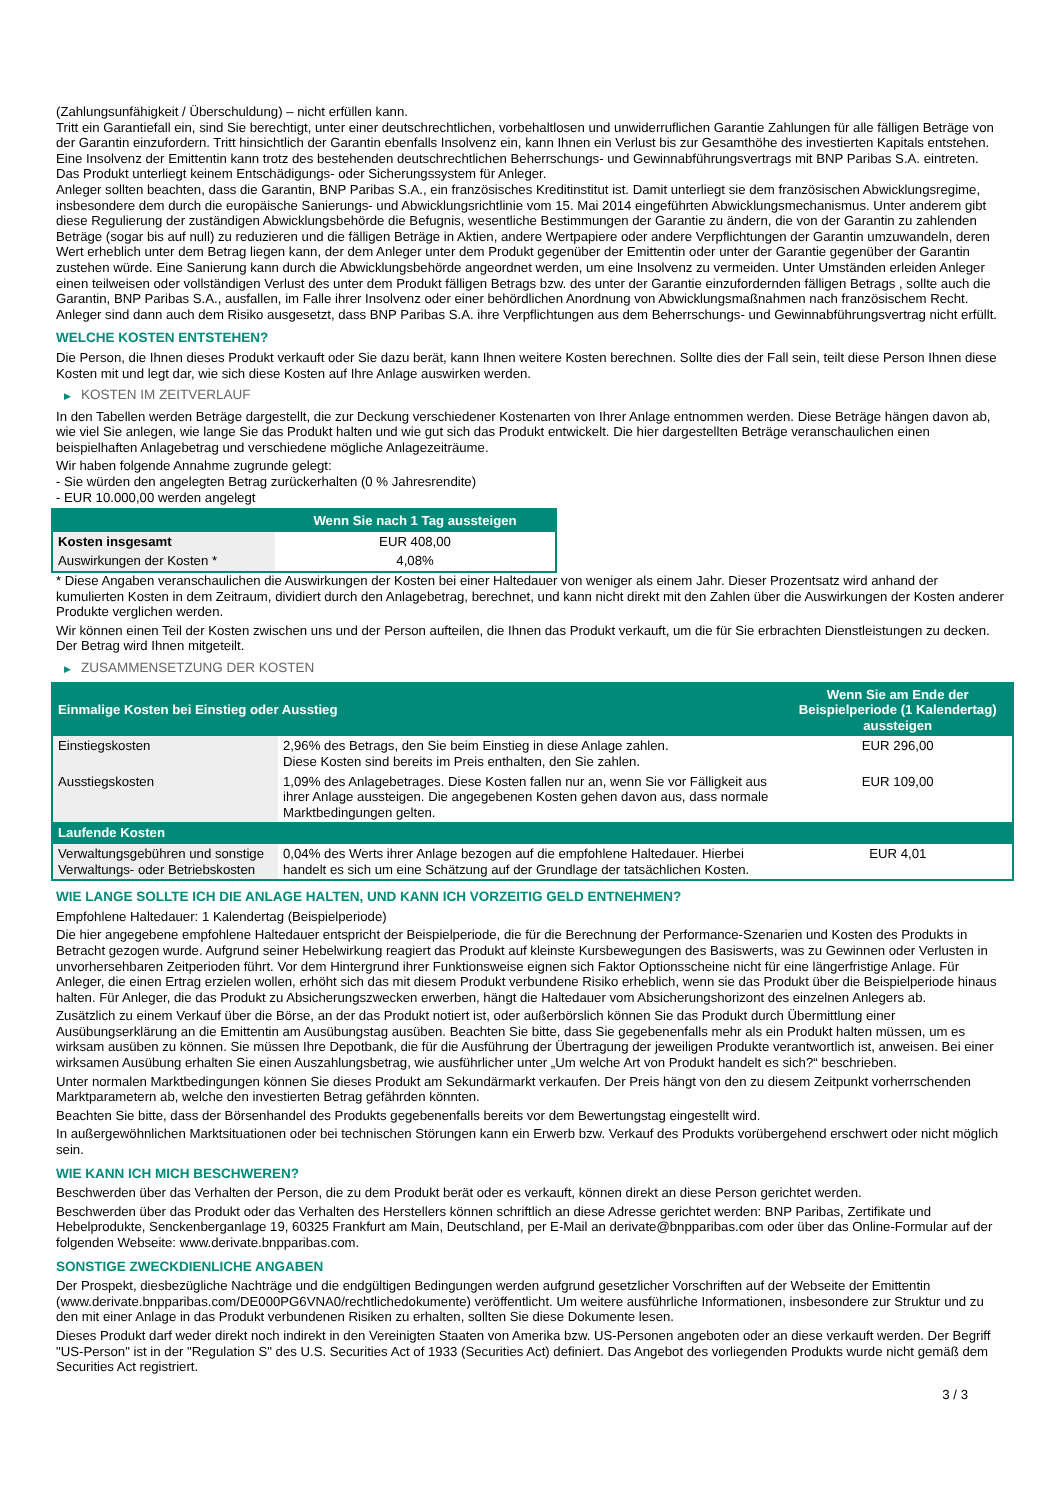(Zahlungsunfähigkeit / Überschuldung) – nicht erfüllen kann.
Tritt ein Garantiefall ein, sind Sie berechtigt, unter einer deutschrechtlichen, vorbehaltlosen und unwiderruflichen Garantie Zahlungen für alle fälligen Beträge von der Garantin einzufordern. Tritt hinsichtlich der Garantin ebenfalls Insolvenz ein, kann Ihnen ein Verlust bis zur Gesamthöhe des investierten Kapitals entstehen. Eine Insolvenz der Emittentin kann trotz des bestehenden deutschrechtlichen Beherrschungs- und Gewinnabführungsvertrags mit BNP Paribas S.A. eintreten.
Das Produkt unterliegt keinem Entschädigungs- oder Sicherungssystem für Anleger.
Anleger sollten beachten, dass die Garantin, BNP Paribas S.A., ein französisches Kreditinstitut ist. Damit unterliegt sie dem französischen Abwicklungsregime, insbesondere dem durch die europäische Sanierungs- und Abwicklungsrichtlinie vom 15. Mai 2014 eingeführten Abwicklungsmechanismus. Unter anderem gibt diese Regulierung der zuständigen Abwicklungsbehörde die Befugnis, wesentliche Bestimmungen der Garantie zu ändern, die von der Garantin zu zahlenden Beträge (sogar bis auf null) zu reduzieren und die fälligen Beträge in Aktien, andere Wertpapiere oder andere Verpflichtungen der Garantin umzuwandeln, deren Wert erheblich unter dem Betrag liegen kann, der dem Anleger unter dem Produkt gegenüber der Emittentin oder unter der Garantie gegenüber der Garantin zustehen würde. Eine Sanierung kann durch die Abwicklungsbehörde angeordnet werden, um eine Insolvenz zu vermeiden. Unter Umständen erleiden Anleger einen teilweisen oder vollständigen Verlust des unter dem Produkt fälligen Betrags bzw. des unter der Garantie einzufordernden fälligen Betrags , sollte auch die Garantin, BNP Paribas S.A., ausfallen, im Falle ihrer Insolvenz oder einer behördlichen Anordnung von Abwicklungsmaßnahmen nach französischem Recht. Anleger sind dann auch dem Risiko ausgesetzt, dass BNP Paribas S.A. ihre Verpflichtungen aus dem Beherrschungs- und Gewinnabführungsvertrag nicht erfüllt.
WELCHE KOSTEN ENTSTEHEN?
Die Person, die Ihnen dieses Produkt verkauft oder Sie dazu berät, kann Ihnen weitere Kosten berechnen. Sollte dies der Fall sein, teilt diese Person Ihnen diese Kosten mit und legt dar, wie sich diese Kosten auf Ihre Anlage auswirken werden.
▶ KOSTEN IM ZEITVERLAUF
In den Tabellen werden Beträge dargestellt, die zur Deckung verschiedener Kostenarten von Ihrer Anlage entnommen werden. Diese Beträge hängen davon ab, wie viel Sie anlegen, wie lange Sie das Produkt halten und wie gut sich das Produkt entwickelt. Die hier dargestellten Beträge veranschaulichen einen beispielhaften Anlagebetrag und verschiedene mögliche Anlagezeiträume.
Wir haben folgende Annahme zugrunde gelegt:
- Sie würden den angelegten Betrag zurückerhalten (0 % Jahresrendite)
- EUR 10.000,00 werden angelegt
| | Wenn Sie nach 1 Tag aussteigen |
| --- | --- |
| Kosten insgesamt | EUR 408,00 |
| Auswirkungen der Kosten * | 4,08% |
* Diese Angaben veranschaulichen die Auswirkungen der Kosten bei einer Haltedauer von weniger als einem Jahr. Dieser Prozentsatz wird anhand der kumulierten Kosten in dem Zeitraum, dividiert durch den Anlagebetrag, berechnet, und kann nicht direkt mit den Zahlen über die Auswirkungen der Kosten anderer Produkte verglichen werden.
Wir können einen Teil der Kosten zwischen uns und der Person aufteilen, die Ihnen das Produkt verkauft, um die für Sie erbrachten Dienstleistungen zu decken. Der Betrag wird Ihnen mitgeteilt.
▶ ZUSAMMENSETZUNG DER KOSTEN
| Einmalige Kosten bei Einstieg oder Ausstieg | | Wenn Sie am Ende der Beispielperiode (1 Kalendertag) aussteigen |
| --- | --- | --- |
| Einstiegskosten | 2,96% des Betrags, den Sie beim Einstieg in diese Anlage zahlen. Diese Kosten sind bereits im Preis enthalten, den Sie zahlen. | EUR 296,00 |
| Ausstiegskosten | 1,09% des Anlagebetrages. Diese Kosten fallen nur an, wenn Sie vor Fälligkeit aus ihrer Anlage aussteigen. Die angegebenen Kosten gehen davon aus, dass normale Marktbedingungen gelten. | EUR 109,00 |
| Laufende Kosten | | |
| Verwaltungsgebühren und sonstige Verwaltungs- oder Betriebskosten | 0,04% des Werts ihrer Anlage bezogen auf die empfohlene Haltedauer. Hierbei handelt es sich um eine Schätzung auf der Grundlage der tatsächlichen Kosten. | EUR 4,01 |
WIE LANGE SOLLTE ICH DIE ANLAGE HALTEN, UND KANN ICH VORZEITIG GELD ENTNEHMEN?
Empfohlene Haltedauer: 1 Kalendertag (Beispielperiode)
Die hier angegebene empfohlene Haltedauer entspricht der Beispielperiode, die für die Berechnung der Performance-Szenarien und Kosten des Produkts in Betracht gezogen wurde. Aufgrund seiner Hebelwirkung reagiert das Produkt auf kleinste Kursbewegungen des Basiswerts, was zu Gewinnen oder Verlusten in unvorhersehbaren Zeitperioden führt. Vor dem Hintergrund ihrer Funktionsweise eignen sich Faktor Optionsscheine nicht für eine längerfristige Anlage. Für Anleger, die einen Ertrag erzielen wollen, erhöht sich das mit diesem Produkt verbundene Risiko erheblich, wenn sie das Produkt über die Beispielperiode hinaus halten. Für Anleger, die das Produkt zu Absicherungszwecken erwerben, hängt die Haltedauer vom Absicherungshorizont des einzelnen Anlegers ab.
Zusätzlich zu einem Verkauf über die Börse, an der das Produkt notiert ist, oder außerbörslich können Sie das Produkt durch Übermittlung einer Ausübungserklärung an die Emittentin am Ausübungstag ausüben. Beachten Sie bitte, dass Sie gegebenenfalls mehr als ein Produkt halten müssen, um es wirksam ausüben zu können. Sie müssen Ihre Depotbank, die für die Ausführung der Übertragung der jeweiligen Produkte verantwortlich ist, anweisen. Bei einer wirksamen Ausübung erhalten Sie einen Auszahlungsbetrag, wie ausführlicher unter „Um welche Art von Produkt handelt es sich?“ beschrieben.
Unter normalen Marktbedingungen können Sie dieses Produkt am Sekundärmarkt verkaufen. Der Preis hängt von den zu diesem Zeitpunkt vorherrschenden Marktparametern ab, welche den investierten Betrag gefährden könnten.
Beachten Sie bitte, dass der Börsenhandel des Produkts gegebenenfalls bereits vor dem Bewertungstag eingestellt wird.
In außergewöhnlichen Marktsituationen oder bei technischen Störungen kann ein Erwerb bzw. Verkauf des Produkts vorübergehend erschwert oder nicht möglich sein.
WIE KANN ICH MICH BESCHWEREN?
Beschwerden über das Verhalten der Person, die zu dem Produkt berät oder es verkauft, können direkt an diese Person gerichtet werden.
Beschwerden über das Produkt oder das Verhalten des Herstellers können schriftlich an diese Adresse gerichtet werden: BNP Paribas, Zertifikate und Hebelprodukte, Senckenberganlage 19, 60325 Frankfurt am Main, Deutschland, per E-Mail an derivate@bnpparibas.com oder über das Online-Formular auf der folgenden Webseite: www.derivate.bnpparibas.com.
SONSTIGE ZWECKDIENLICHE ANGABEN
Der Prospekt, diesbezügliche Nachträge und die endgültigen Bedingungen werden aufgrund gesetzlicher Vorschriften auf der Webseite der Emittentin (www.derivate.bnpparibas.com/DE000PG6VNA0/rechtlichedokumente) veröffentlicht. Um weitere ausführliche Informationen, insbesondere zur Struktur und zu den mit einer Anlage in das Produkt verbundenen Risiken zu erhalten, sollten Sie diese Dokumente lesen.
Dieses Produkt darf weder direkt noch indirekt in den Vereinigten Staaten von Amerika bzw. US-Personen angeboten oder an diese verkauft werden. Der Begriff "US-Person" ist in der "Regulation S" des U.S. Securities Act of 1933 (Securities Act) definiert. Das Angebot des vorliegenden Produkts wurde nicht gemäß dem Securities Act registriert.
3 / 3